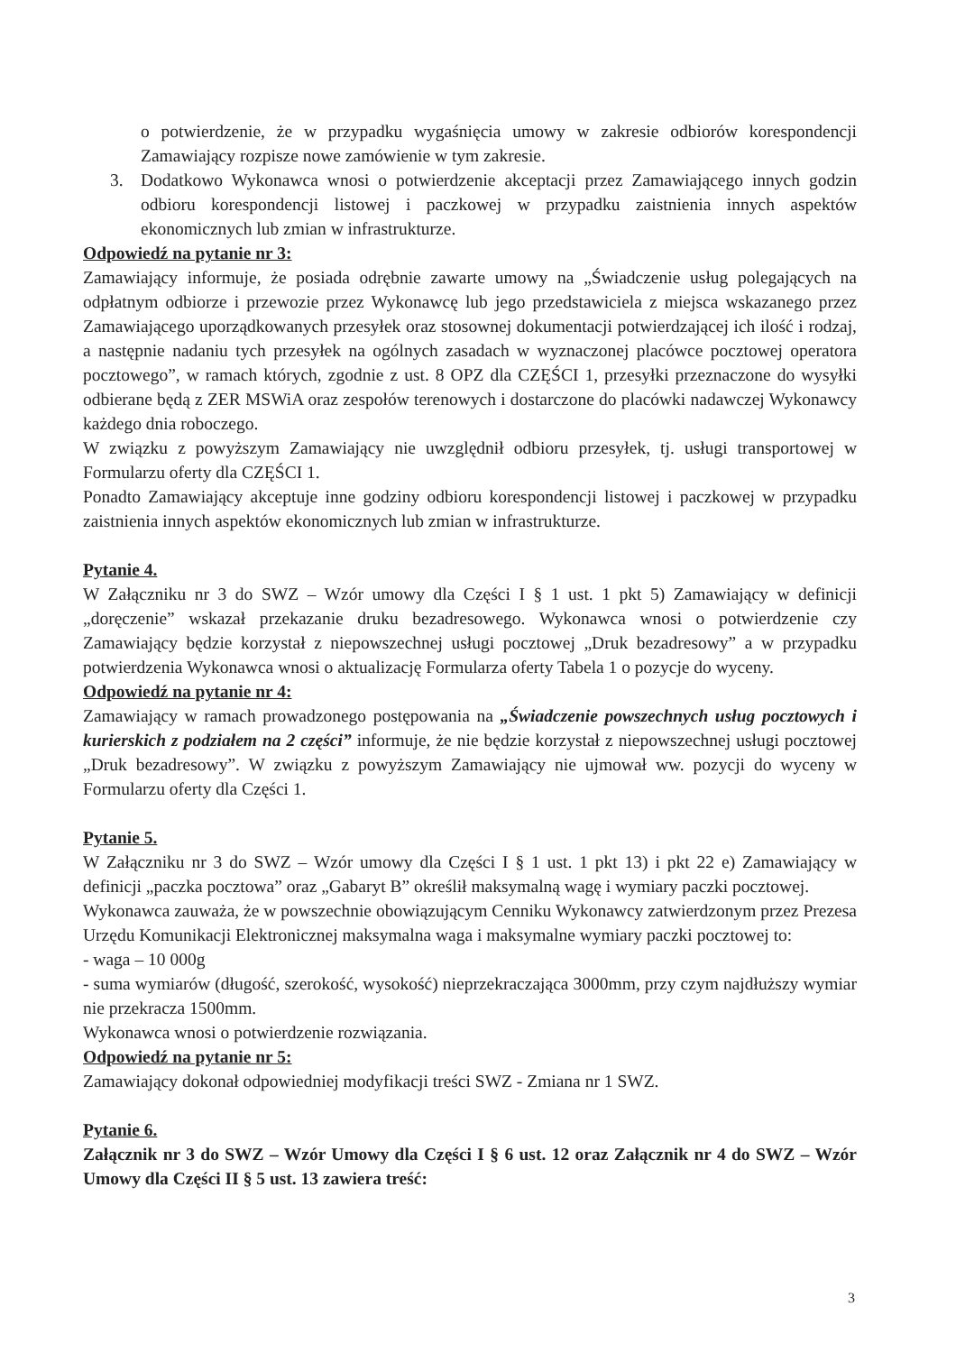o potwierdzenie, że w przypadku wygaśnięcia umowy w zakresie odbiorów korespondencji Zamawiający rozpisze nowe zamówienie w tym zakresie.
3. Dodatkowo Wykonawca wnosi o potwierdzenie akceptacji przez Zamawiającego innych godzin odbioru korespondencji listowej i paczkowej w przypadku zaistnienia innych aspektów ekonomicznych lub zmian w infrastrukturze.
Odpowiedź na pytanie nr 3:
Zamawiający informuje, że posiada odrębnie zawarte umowy na „Świadczenie usług polegających na odpłatnym odbiorze i przewozie przez Wykonawcę lub jego przedstawiciela z miejsca wskazanego przez Zamawiającego uporządkowanych przesyłek oraz stosownej dokumentacji potwierdzającej ich ilość i rodzaj, a następnie nadaniu tych przesyłek na ogólnych zasadach w wyznaczonej placówce pocztowej operatora pocztowego”, w ramach których, zgodnie z ust. 8 OPZ dla CZĘŚCI 1, przesyłki przeznaczone do wysyłki odbierane będą z ZER MSWiA oraz zespołów terenowych i dostarczone do placówki nadawczej Wykonawcy każdego dnia roboczego.
W związku z powyższym Zamawiający nie uwzględnił odbioru przesyłek, tj. usługi transportowej w Formularzu oferty dla CZĘŚCI 1.
Ponadto Zamawiający akceptuje inne godziny odbioru korespondencji listowej i paczkowej w przypadku zaistnienia innych aspektów ekonomicznych lub zmian w infrastrukturze.
Pytanie 4.
W Załączniku nr 3 do SWZ – Wzór umowy dla Części I § 1 ust. 1 pkt 5) Zamawiający w definicji „doręczenie” wskazał przekazanie druku bezadresowego. Wykonawca wnosi o potwierdzenie czy Zamawiający będzie korzystał z niepowszechnej usługi pocztowej „Druk bezadresowy” a w przypadku potwierdzenia Wykonawca wnosi o aktualizację Formularza oferty Tabela 1 o pozycje do wyceny.
Odpowiedź na pytanie nr 4:
Zamawiający w ramach prowadzonego postępowania na „Świadczenie powszechnych usług pocztowych i kurierskich z podziałem na 2 części” informuje, że nie będzie korzystał z niepowszechnej usługi pocztowej „Druk bezadresowy”. W związku z powyższym Zamawiający nie ujmował ww. pozycji do wyceny w Formularzu oferty dla Części 1.
Pytanie 5.
W Załączniku nr 3 do SWZ – Wzór umowy dla Części I § 1 ust. 1 pkt 13) i pkt 22 e) Zamawiający w definicji „paczka pocztowa” oraz „Gabaryt B” określił maksymalną wagę i wymiary paczki pocztowej.
Wykonawca zauważa, że w powszechnie obowiązującym Cenniku Wykonawcy zatwierdzonym przez Prezesa Urzędu Komunikacji Elektronicznej maksymalna waga i maksymalne wymiary paczki pocztowej to:
- waga – 10 000g
- suma wymiarów (długość, szerokość, wysokość) nieprzekraczająca 3000mm, przy czym najdłuższy wymiar nie przekracza 1500mm.
Wykonawca wnosi o potwierdzenie rozwiązania.
Odpowiedź na pytanie nr 5:
Zamawiający dokonał odpowiedniej modyfikacji treści SWZ - Zmiana nr 1 SWZ.
Pytanie 6.
Załącznik nr 3 do SWZ – Wzór Umowy dla Części I § 6 ust. 12 oraz Załącznik nr 4 do SWZ – Wzór Umowy dla Części II § 5 ust. 13 zawiera treść:
3